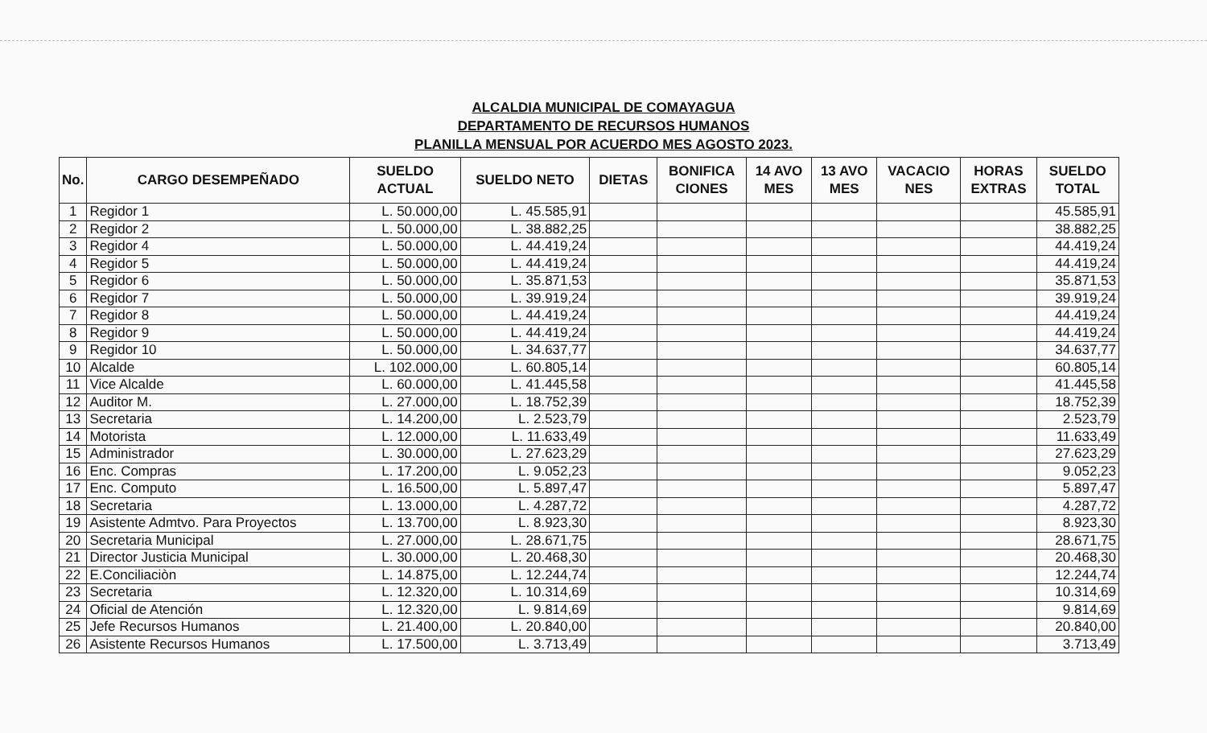ALCALDIA MUNICIPAL DE COMAYAGUA
DEPARTAMENTO DE RECURSOS HUMANOS
PLANILLA MENSUAL POR ACUERDO MES AGOSTO 2023.
| No. | CARGO DESEMPEÑADO | SUELDO ACTUAL | SUELDO NETO | DIETAS | BONIFICA CIONES | 14 AVO MES | 13 AVO MES | VACACIO NES | HORAS EXTRAS | SUELDO TOTAL |
| --- | --- | --- | --- | --- | --- | --- | --- | --- | --- | --- |
| 1 | Regidor 1 | L. 50.000,00 | L. 45.585,91 | | | | | | | 45.585,91 |
| 2 | Regidor 2 | L. 50.000,00 | L. 38.882,25 | | | | | | | 38.882,25 |
| 3 | Regidor 4 | L. 50.000,00 | L. 44.419,24 | | | | | | | 44.419,24 |
| 4 | Regidor 5 | L. 50.000,00 | L. 44.419,24 | | | | | | | 44.419,24 |
| 5 | Regidor 6 | L. 50.000,00 | L. 35.871,53 | | | | | | | 35.871,53 |
| 6 | Regidor 7 | L. 50.000,00 | L. 39.919,24 | | | | | | | 39.919,24 |
| 7 | Regidor 8 | L. 50.000,00 | L. 44.419,24 | | | | | | | 44.419,24 |
| 8 | Regidor 9 | L. 50.000,00 | L. 44.419,24 | | | | | | | 44.419,24 |
| 9 | Regidor 10 | L. 50.000,00 | L. 34.637,77 | | | | | | | 34.637,77 |
| 10 | Alcalde | L. 102.000,00 | L. 60.805,14 | | | | | | | 60.805,14 |
| 11 | Vice Alcalde | L. 60.000,00 | L. 41.445,58 | | | | | | | 41.445,58 |
| 12 | Auditor M. | L. 27.000,00 | L. 18.752,39 | | | | | | | 18.752,39 |
| 13 | Secretaria | L. 14.200,00 | L. 2.523,79 | | | | | | | 2.523,79 |
| 14 | Motorista | L. 12.000,00 | L. 11.633,49 | | | | | | | 11.633,49 |
| 15 | Administrador | L. 30.000,00 | L. 27.623,29 | | | | | | | 27.623,29 |
| 16 | Enc. Compras | L. 17.200,00 | L. 9.052,23 | | | | | | | 9.052,23 |
| 17 | Enc. Computo | L. 16.500,00 | L. 5.897,47 | | | | | | | 5.897,47 |
| 18 | Secretaria | L. 13.000,00 | L. 4.287,72 | | | | | | | 4.287,72 |
| 19 | Asistente Admtvo. Para Proyectos | L. 13.700,00 | L. 8.923,30 | | | | | | | 8.923,30 |
| 20 | Secretaria Municipal | L. 27.000,00 | L. 28.671,75 | | | | | | | 28.671,75 |
| 21 | Director Justicia Municipal | L. 30.000,00 | L. 20.468,30 | | | | | | | 20.468,30 |
| 22 | E.Conciliaciòn | L. 14.875,00 | L. 12.244,74 | | | | | | | 12.244,74 |
| 23 | Secretaria | L. 12.320,00 | L. 10.314,69 | | | | | | | 10.314,69 |
| 24 | Oficial de Atención | L. 12.320,00 | L. 9.814,69 | | | | | | | 9.814,69 |
| 25 | Jefe Recursos Humanos | L. 21.400,00 | L. 20.840,00 | | | | | | | 20.840,00 |
| 26 | Asistente Recursos Humanos | L. 17.500,00 | L. 3.713,49 | | | | | | | 3.713,49 |